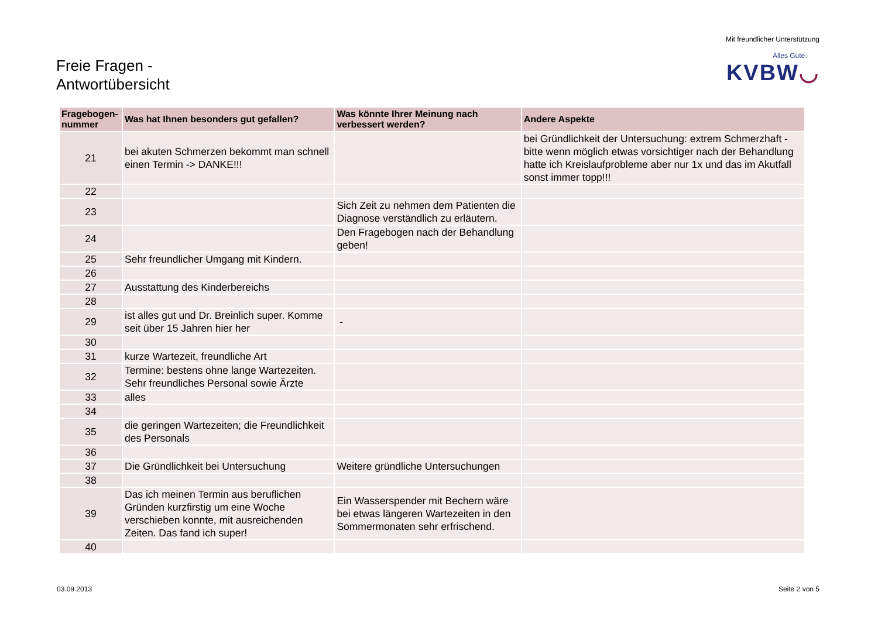Freie Fragen -
Antwortübersicht
Mit freundlicher Unterstützung
Alles Gute.
KVBW◡
| Fragebogen- nummer | Was hat Ihnen besonders gut gefallen? | Was könnte Ihrer Meinung nach verbessert werden? | Andere Aspekte |
| --- | --- | --- | --- |
| 21 | bei akuten Schmerzen bekommt man schnell einen Termin -> DANKE!!! | | bei Gründlichkeit der Untersuchung: extrem Schmerzhaft - bitte wenn möglich etwas vorsichtiger nach der Behandlung hatte ich Kreislaufprobleme aber nur 1x und das im Akutfall sonst immer topp!!! |
| 22 | | | |
| 23 | | Sich Zeit zu nehmen dem Patienten die Diagnose verständlich zu erläutern. | |
| 24 | | Den Fragebogen nach der Behandlung geben! | |
| 25 | Sehr freundlicher Umgang mit Kindern. | | |
| 26 | | | |
| 27 | Ausstattung des Kinderbereichs | | |
| 28 | | | |
| 29 | ist alles gut und Dr. Breinlich super. Komme seit über 15 Jahren hier her | - | |
| 30 | | | |
| 31 | kurze Wartezeit, freundliche Art | | |
| 32 | Termine: bestens ohne lange Wartezeiten. Sehr freundliches Personal sowie Ärzte | | |
| 33 | alles | | |
| 34 | | | |
| 35 | die geringen Wartezeiten; die Freundlichkeit des Personals | | |
| 36 | | | |
| 37 | Die Gründlichkeit bei Untersuchung | Weitere gründliche Untersuchungen | |
| 38 | | | |
| 39 | Das ich meinen Termin aus beruflichen Gründen kurzfirstig um eine Woche verschieben konnte, mit ausreichenden Zeiten. Das fand ich super! | Ein Wasserspender mit Bechern wäre bei etwas längeren Wartezeiten in den Sommermonaten sehr erfrischend. | |
| 40 | | | |
03.09.2013 Seite 2 von 5